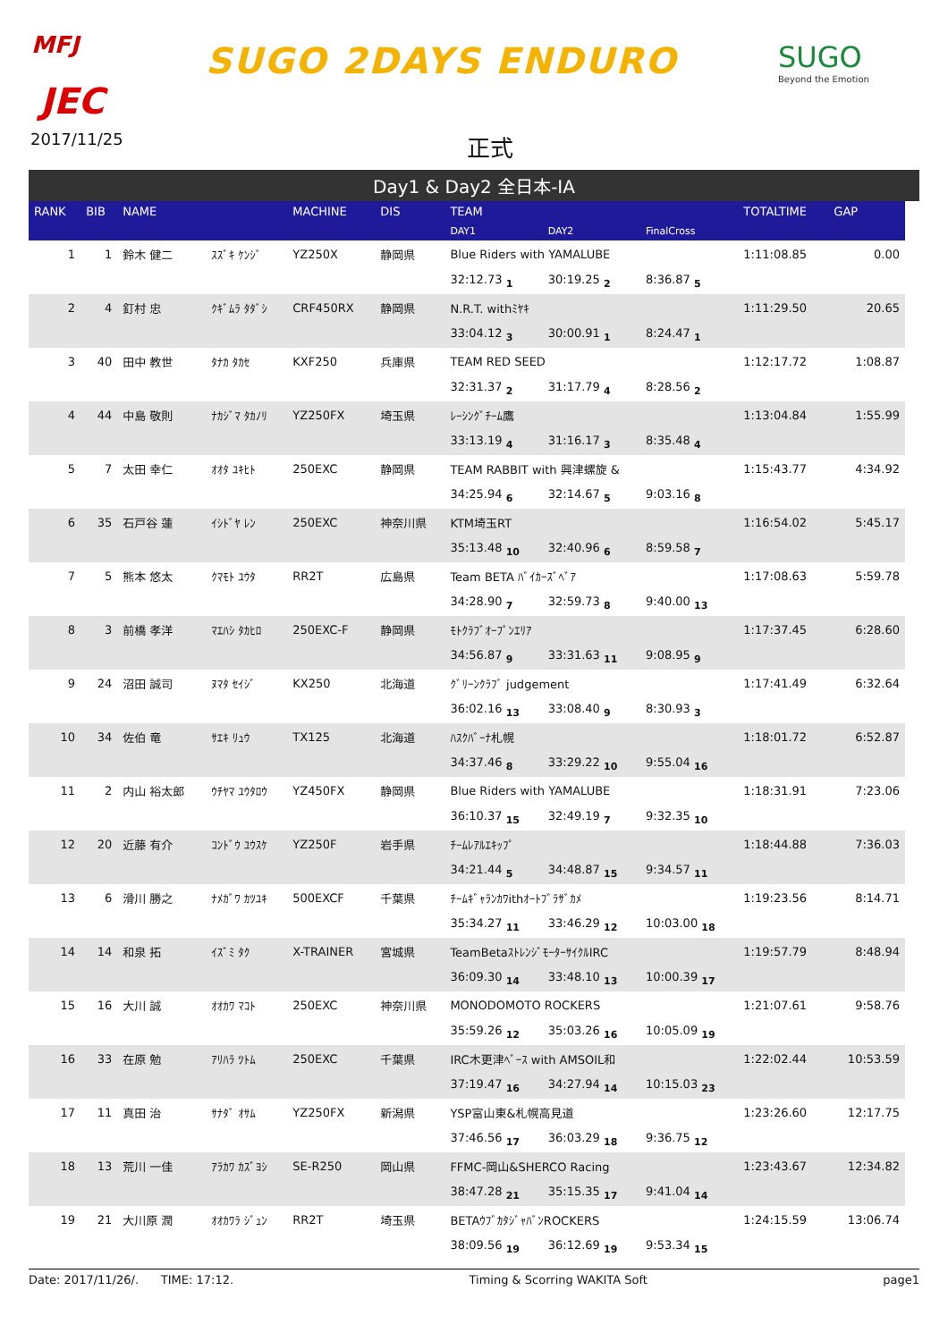MFJ
JEC
SUGO 2DAYS ENDURO SUGO
Beyond the Emotion
2017/11/25 正式
Day1 & Day2 全日本-IA
| RANK | BIB | NAME | | MACHINE | DIS | TEAM | | | TOTALTIME | GAP |
| --- | --- | --- | --- | --- | --- | --- | --- | --- | --- | --- |
| | | | | | | DAY1 | DAY2 | FinalCross | | |
| 1 | 1 | 鈴木 健二 | ｽｽﾞｷ ｹﾝｼﾞ | YZ250X | 静岡県 | Blue Riders with YAMALUBE | | | 1:11:08.85 | 0.00 |
| | | | | | | 32:12.73 <sub>1</sub> | 30:19.25 <sub>2</sub> | 8:36.87 <sub>5</sub> | | |
| 2 | 4 | 釘村 忠 | ｸｷﾞﾑﾗ ﾀﾀﾞｼ | CRF450RX | 静岡県 | N.R.T. withﾐﾔｷ | | | 1:11:29.50 | 20.65 |
| | | | | | | 33:04.12 <sub>3</sub> | 30:00.91 <sub>1</sub> | 8:24.47 <sub>1</sub> | | |
| 3 | 40 | 田中 教世 | ﾀﾅｶ ﾀｶｾ | KXF250 | 兵庫県 | TEAM RED SEED | | | 1:12:17.72 | 1:08.87 |
| | | | | | | 32:31.37 <sub>2</sub> | 31:17.79 <sub>4</sub> | 8:28.56 <sub>2</sub> | | |
| 4 | 44 | 中島 敬則 | ﾅｶｼﾞﾏ ﾀｶﾉﾘ | YZ250FX | 埼玉県 | ﾚｰｼﾝｸﾞﾁｰﾑ鷹 | | | 1:13:04.84 | 1:55.99 |
| | | | | | | 33:13.19 <sub>4</sub> | 31:16.17 <sub>3</sub> | 8:35.48 <sub>4</sub> | | |
| 5 | 7 | 太田 幸仁 | ｵｵﾀ ﾕｷﾋﾄ | 250EXC | 静岡県 | TEAM RABBIT with 興津螺旋 & | | | 1:15:43.77 | 4:34.92 |
| | | | | | | 34:25.94 <sub>6</sub> | 32:14.67 <sub>5</sub> | 9:03.16 <sub>8</sub> | | |
| 6 | 35 | 石戸谷 蓮 | ｲｼﾄﾞﾔ ﾚﾝ | 250EXC | 神奈川県 | KTM埼玉RT | | | 1:16:54.02 | 5:45.17 |
| | | | | | | 35:13.48 <sub>10</sub> | 32:40.96 <sub>6</sub> | 8:59.58 <sub>7</sub> | | |
| 7 | 5 | 熊本 悠太 | ｸﾏﾓﾄ ﾕｳﾀ | RR2T | 広島県 | Team BETA ﾊﾞｲｶｰｽﾞﾍﾞｱ | | | 1:17:08.63 | 5:59.78 |
| | | | | | | 34:28.90 <sub>7</sub> | 32:59.73 <sub>8</sub> | 9:40.00 <sub>13</sub> | | |
| 8 | 3 | 前橋 孝洋 | ﾏｴﾊｼ ﾀｶﾋﾛ | 250EXC-F | 静岡県 | ﾓﾄｸﾗﾌﾞｵｰﾌﾟﾝｴﾘｱ | | | 1:17:37.45 | 6:28.60 |
| | | | | | | 34:56.87 <sub>9</sub> | 33:31.63 <sub>11</sub> | 9:08.95 <sub>9</sub> | | |
| 9 | 24 | 沼田 誠司 | ﾇﾏﾀ ｾｲｼﾞ | KX250 | 北海道 | ｸﾞﾘｰﾝｸﾗﾌﾞ judgement | | | 1:17:41.49 | 6:32.64 |
| | | | | | | 36:02.16 <sub>13</sub> | 33:08.40 <sub>9</sub> | 8:30.93 <sub>3</sub> | | |
| 10 | 34 | 佐伯 竜 | ｻｴｷ ﾘｭｳ | TX125 | 北海道 | ﾊｽｸﾊﾞｰﾅ札幌 | | | 1:18:01.72 | 6:52.87 |
| | | | | | | 34:37.46 <sub>8</sub> | 33:29.22 <sub>10</sub> | 9:55.04 <sub>16</sub> | | |
| 11 | 2 | 内山 裕太郎 | ｳﾁﾔﾏ ﾕｳﾀﾛｳ | YZ450FX | 静岡県 | Blue Riders with YAMALUBE | | | 1:18:31.91 | 7:23.06 |
| | | | | | | 36:10.37 <sub>15</sub> | 32:49.19 <sub>7</sub> | 9:32.35 <sub>10</sub> | | |
| 12 | 20 | 近藤 有介 | ｺﾝﾄﾞｳ ﾕｳｽｹ | YZ250F | 岩手県 | ﾁｰﾑﾚｱﾙｴｷｯﾌﾟ | | | 1:18:44.88 | 7:36.03 |
| | | | | | | 34:21.44 <sub>5</sub> | 34:48.87 <sub>15</sub> | 9:34.57 <sub>11</sub> | | |
| 13 | 6 | 滑川 勝之 | ﾅﾒｶﾞﾜ ｶﾂﾕｷ | 500EXCF | 千葉県 | ﾁｰﾑｷﾞｬﾗﾝｶﾜithｵｰﾄﾌﾞﾗｻﾞｶﾒ | | | 1:19:23.56 | 8:14.71 |
| | | | | | | 35:34.27 <sub>11</sub> | 33:46.29 <sub>12</sub> | 10:03.00 <sub>18</sub> | | |
| 14 | 14 | 和泉 拓 | ｲｽﾞﾐ ﾀｸ | X-TRAINER | 宮城県 | TeamBetaｽﾄﾚﾝｼﾞﾓｰﾀｰｻｲｸﾙIRC | | | 1:19:57.79 | 8:48.94 |
| | | | | | | 36:09.30 <sub>14</sub> | 33:48.10 <sub>13</sub> | 10:00.39 <sub>17</sub> | | |
| 15 | 16 | 大川 誠 | ｵｵｶﾜ ﾏｺﾄ | 250EXC | 神奈川県 | MONODOMOTO ROCKERS | | | 1:21:07.61 | 9:58.76 |
| | | | | | | 35:59.26 <sub>12</sub> | 35:03.26 <sub>16</sub> | 10:05.09 <sub>19</sub> | | |
| 16 | 33 | 在原 勉 | ｱﾘﾊﾗ ﾂﾄﾑ | 250EXC | 千葉県 | IRC木更津ﾍﾞｰｽ with AMSOIL和 | | | 1:22:02.44 | 10:53.59 |
| | | | | | | 37:19.47 <sub>16</sub> | 34:27.94 <sub>14</sub> | 10:15.03 <sub>23</sub> | | |
| 17 | 11 | 真田 治 | ｻﾅﾀﾞ ｵｻﾑ | YZ250FX | 新潟県 | YSP富山東&札幌高見道 | | | 1:23:26.60 | 12:17.75 |
| | | | | | | 37:46.56 <sub>17</sub> | 36:03.29 <sub>18</sub> | 9:36.75 <sub>12</sub> | | |
| 18 | 13 | 荒川 一佳 | ｱﾗｶﾜ ｶｽﾞﾖｼ | SE-R250 | 岡山県 | FFMC-岡山&SHERCO Racing | | | 1:23:43.67 | 12:34.82 |
| | | | | | | 38:47.28 <sub>21</sub> | 35:15.35 <sub>17</sub> | 9:41.04 <sub>14</sub> | | |
| 19 | 21 | 大川原 潤 | ｵｵｶﾜﾗ ｼﾞｭﾝ | RR2T | 埼玉県 | BETAｳﾌﾞｶﾀｼﾞｬﾊﾞﾝROCKERS | | | 1:24:15.59 | 13:06.74 |
| | | | | | | 38:09.56 <sub>19</sub> | 36:12.69 <sub>19</sub> | 9:53.34 <sub>15</sub> | | |
Date: 2017/11/26/. TIME: 17:12. Timing & Scorring WAKITA Soft page1